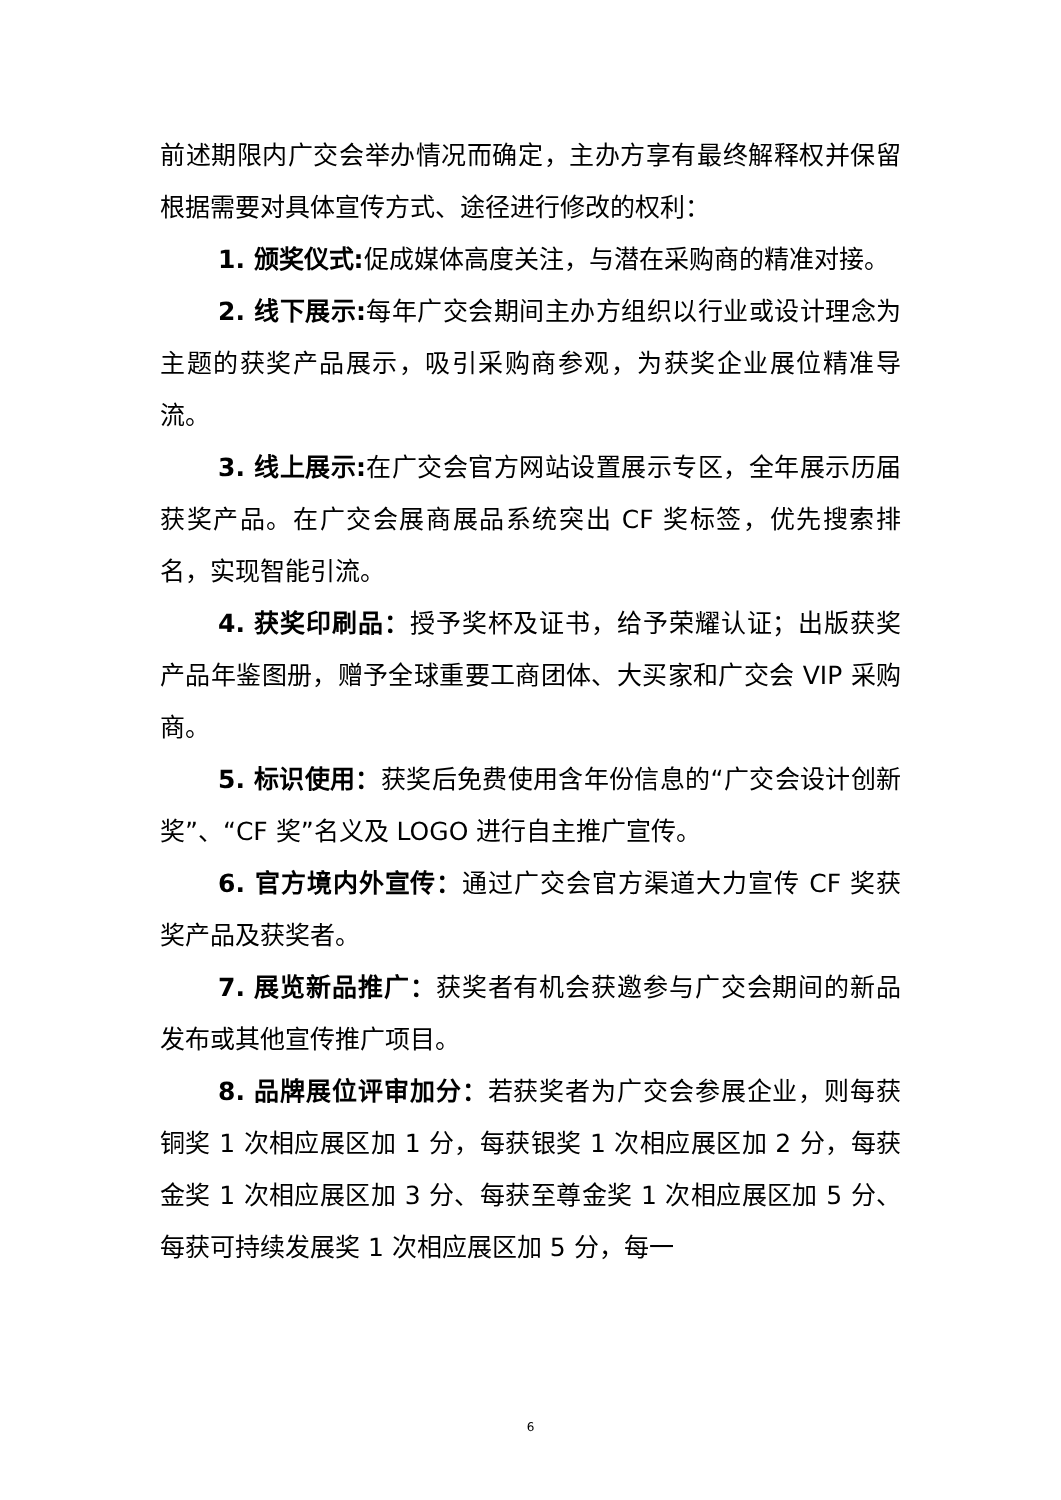前述期限内广交会举办情况而确定，主办方享有最终解释权并保留根据需要对具体宣传方式、途径进行修改的权利：
1. 颁奖仪式: 促成媒体高度关注，与潜在采购商的精准对接。
2. 线下展示: 每年广交会期间主办方组织以行业或设计理念为主题的获奖产品展示，吸引采购商参观，为获奖企业展位精准导流。
3. 线上展示: 在广交会官方网站设置展示专区，全年展示历届获奖产品。在广交会展商展品系统突出 CF 奖标签，优先搜索排名，实现智能引流。
4. 获奖印刷品：授予奖杯及证书，给予荣耀认证；出版获奖产品年鉴图册，赠予全球重要工商团体、大买家和广交会 VIP 采购商。
5. 标识使用：获奖后免费使用含年份信息的“广交会设计创新奖”、“CF 奖”名义及 LOGO 进行自主推广宣传。
6. 官方境内外宣传：通过广交会官方渠道大力宣传 CF 奖获奖产品及获奖者。
7. 展览新品推广：获奖者有机会获邀参与广交会期间的新品发布或其他宣传推广项目。
8. 品牌展位评审加分：若获奖者为广交会参展企业，则每获铜奖 1 次相应展区加 1 分，每获银奖 1 次相应展区加 2 分，每获金奖 1 次相应展区加 3 分、每获至尊金奖 1 次相应展区加 5 分、每获可持续发展奖 1 次相应展区加 5 分，每一
6